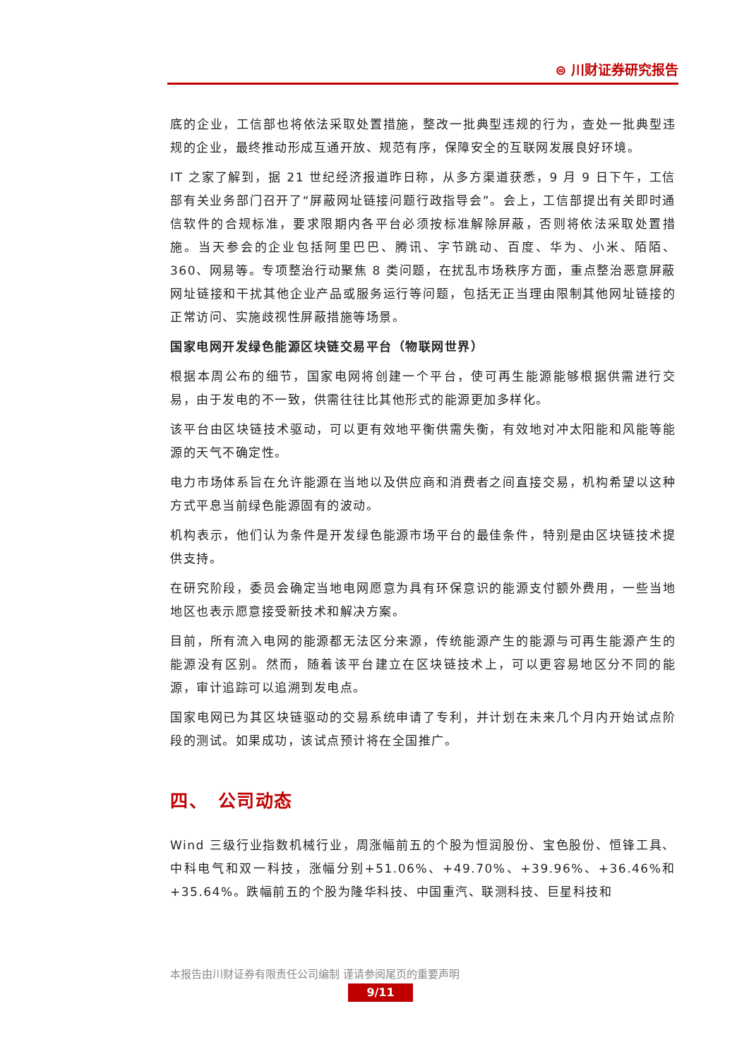⊜ 川财证券研究报告
底的企业，工信部也将依法采取处置措施，整改一批典型违规的行为，查处一批典型违规的企业，最终推动形成互通开放、规范有序，保障安全的互联网发展良好环境。
IT 之家了解到，据 21 世纪经济报道昨日称，从多方渠道获悉，9 月 9 日下午，工信部有关业务部门召开了“屏蔽网址链接问题行政指导会”。会上，工信部提出有关即时通信软件的合规标准，要求限期内各平台必须按标准解除屏蔽，否则将依法采取处置措施。当天参会的企业包括阿里巴巴、腾讯、字节跳动、百度、华为、小米、陌陌、360、网易等。专项整治行动聚焦 8 类问题，在扰乱市场秩序方面，重点整治恶意屏蔽网址链接和干扰其他企业产品或服务运行等问题，包括无正当理由限制其他网址链接的正常访问、实施歧视性屏蔽措施等场景。
国家电网开发绿色能源区块链交易平台（物联网世界）
根据本周公布的细节，国家电网将创建一个平台，使可再生能源能够根据供需进行交易，由于发电的不一致，供需往往比其他形式的能源更加多样化。
该平台由区块链技术驱动，可以更有效地平衡供需失衡，有效地对冲太阳能和风能等能源的天气不确定性。
电力市场体系旨在允许能源在当地以及供应商和消费者之间直接交易，机构希望以这种方式平息当前绿色能源固有的波动。
机构表示，他们认为条件是开发绿色能源市场平台的最佳条件，特别是由区块链技术提供支持。
在研究阶段，委员会确定当地电网愿意为具有环保意识的能源支付额外费用，一些当地地区也表示愿意接受新技术和解决方案。
目前，所有流入电网的能源都无法区分来源，传统能源产生的能源与可再生能源产生的能源没有区别。然而，随着该平台建立在区块链技术上，可以更容易地区分不同的能源，审计追踪可以追溯到发电点。
国家电网已为其区块链驱动的交易系统申请了专利，并计划在未来几个月内开始试点阶段的测试。如果成功，该试点预计将在全国推广。
四、　公司动态
Wind 三级行业指数机械行业，周涨幅前五的个股为恒润股份、宝色股份、恒锋工具、中科电气和双一科技，涨幅分别+51.06%、+49.70%、+39.96%、+36.46%和+35.64%。跌幅前五的个股为隆华科技、中国重汽、联测科技、巨星科技和
本报告由川财证券有限责任公司编制 谨请参阅尾页的重要声明
9/11